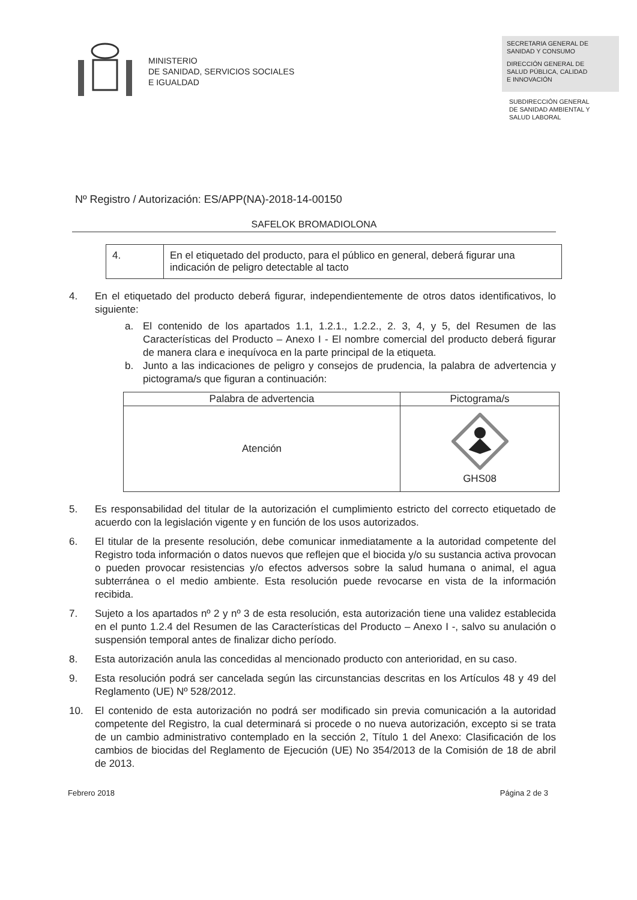MINISTERIO
DE SANIDAD, SERVICIOS SOCIALES
E IGUALDAD
SECRETARIA GENERAL DE
SANIDAD Y CONSUMO
DIRECCIÓN GENERAL DE
SALUD PÚBLICA, CALIDAD
E INNOVACIÓN
SUBDIRECCIÓN GENERAL
DE SANIDAD AMBIENTAL Y
SALUD LABORAL
Nº Registro / Autorización: ES/APP(NA)-2018-14-00150
SAFELOK BROMADIOLONA
| 4. | En el etiquetado del producto, para el público en general, deberá figurar una indicación de peligro detectable al tacto |
4. En el etiquetado del producto deberá figurar, independientemente de otros datos identificativos, lo siguiente:
a. El contenido de los apartados 1.1, 1.2.1., 1.2.2., 2. 3, 4, y 5, del Resumen de las Características del Producto – Anexo I - El nombre comercial del producto deberá figurar de manera clara e inequívoca en la parte principal de la etiqueta.
b. Junto a las indicaciones de peligro y consejos de prudencia, la palabra de advertencia y pictograma/s que figuran a continuación:
| Palabra de advertencia | Pictograma/s |
| --- | --- |
| Atención | GHS08 |
5. Es responsabilidad del titular de la autorización el cumplimiento estricto del correcto etiquetado de acuerdo con la legislación vigente y en función de los usos autorizados.
6. El titular de la presente resolución, debe comunicar inmediatamente a la autoridad competente del Registro toda información o datos nuevos que reflejen que el biocida y/o su sustancia activa provocan o pueden provocar resistencias y/o efectos adversos sobre la salud humana o animal, el agua subterránea o el medio ambiente. Esta resolución puede revocarse en vista de la información recibida.
7. Sujeto a los apartados nº 2 y nº 3 de esta resolución, esta autorización tiene una validez establecida en el punto 1.2.4 del Resumen de las Características del Producto – Anexo I -, salvo su anulación o suspensión temporal antes de finalizar dicho período.
8. Esta autorización anula las concedidas al mencionado producto con anterioridad, en su caso.
9. Esta resolución podrá ser cancelada según las circunstancias descritas en los Artículos 48 y 49 del Reglamento (UE) Nº 528/2012.
10. El contenido de esta autorización no podrá ser modificado sin previa comunicación a la autoridad competente del Registro, la cual determinará si procede o no nueva autorización, excepto si se trata de un cambio administrativo contemplado en la sección 2, Título 1 del Anexo: Clasificación de los cambios de biocidas del Reglamento de Ejecución (UE) No 354/2013 de la Comisión de 18 de abril de 2013.
Febrero 2018 Página 2 de 3